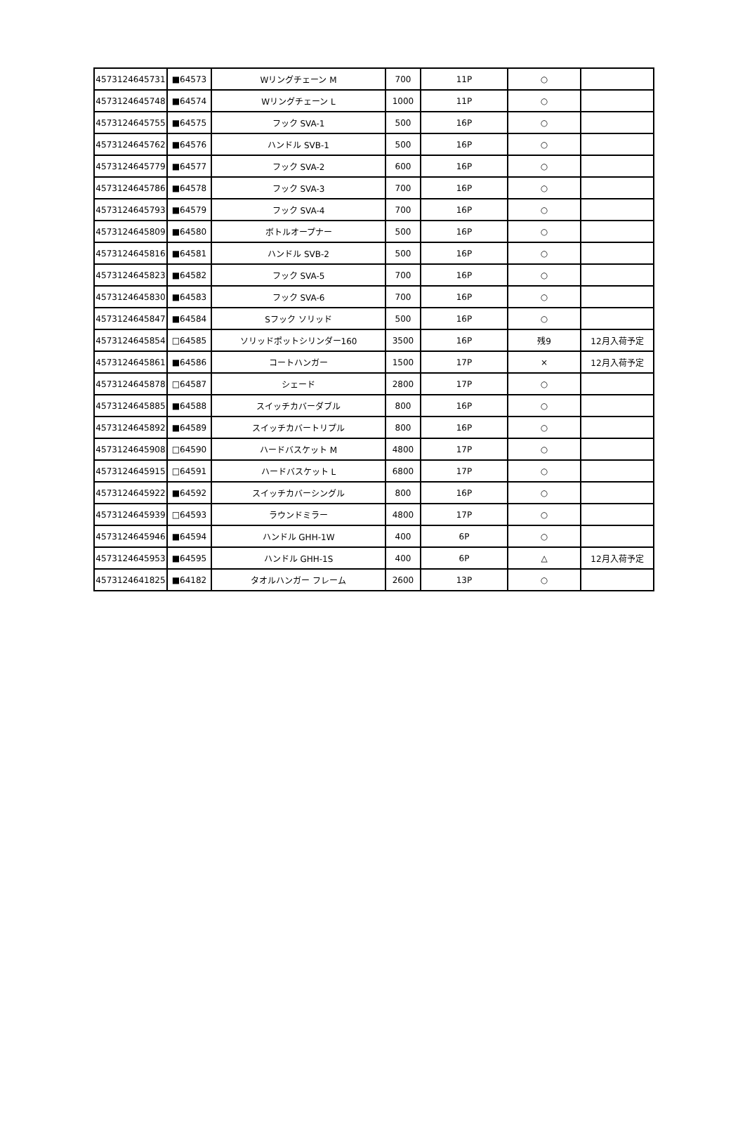| 4573124645731 | ■64573 | Wリングチェーン M | 700 | 11P | ○ | |
| 4573124645748 | ■64574 | Wリングチェーン L | 1000 | 11P | ○ | |
| 4573124645755 | ■64575 | フック SVA-1 | 500 | 16P | ○ | |
| 4573124645762 | ■64576 | ハンドル SVB-1 | 500 | 16P | ○ | |
| 4573124645779 | ■64577 | フック SVA-2 | 600 | 16P | ○ | |
| 4573124645786 | ■64578 | フック SVA-3 | 700 | 16P | ○ | |
| 4573124645793 | ■64579 | フック SVA-4 | 700 | 16P | ○ | |
| 4573124645809 | ■64580 | ボトルオープナー | 500 | 16P | ○ | |
| 4573124645816 | ■64581 | ハンドル SVB-2 | 500 | 16P | ○ | |
| 4573124645823 | ■64582 | フック SVA-5 | 700 | 16P | ○ | |
| 4573124645830 | ■64583 | フック SVA-6 | 700 | 16P | ○ | |
| 4573124645847 | ■64584 | Sフック ソリッド | 500 | 16P | ○ | |
| 4573124645854 | □64585 | ソリッドポットシリンダー160 | 3500 | 16P | 残9 | 12月入荷予定 |
| 4573124645861 | ■64586 | コートハンガー | 1500 | 17P | × | 12月入荷予定 |
| 4573124645878 | □64587 | シェード | 2800 | 17P | ○ | |
| 4573124645885 | ■64588 | スイッチカバーダブル | 800 | 16P | ○ | |
| 4573124645892 | ■64589 | スイッチカバートリプル | 800 | 16P | ○ | |
| 4573124645908 | □64590 | ハードバスケット M | 4800 | 17P | ○ | |
| 4573124645915 | □64591 | ハードバスケット L | 6800 | 17P | ○ | |
| 4573124645922 | ■64592 | スイッチカバーシングル | 800 | 16P | ○ | |
| 4573124645939 | □64593 | ラウンドミラー | 4800 | 17P | ○ | |
| 4573124645946 | ■64594 | ハンドル GHH-1W | 400 | 6P | ○ | |
| 4573124645953 | ■64595 | ハンドル GHH-1S | 400 | 6P | △ | 12月入荷予定 |
| 4573124641825 | ■64182 | タオルハンガー フレーム | 2600 | 13P | ○ | |